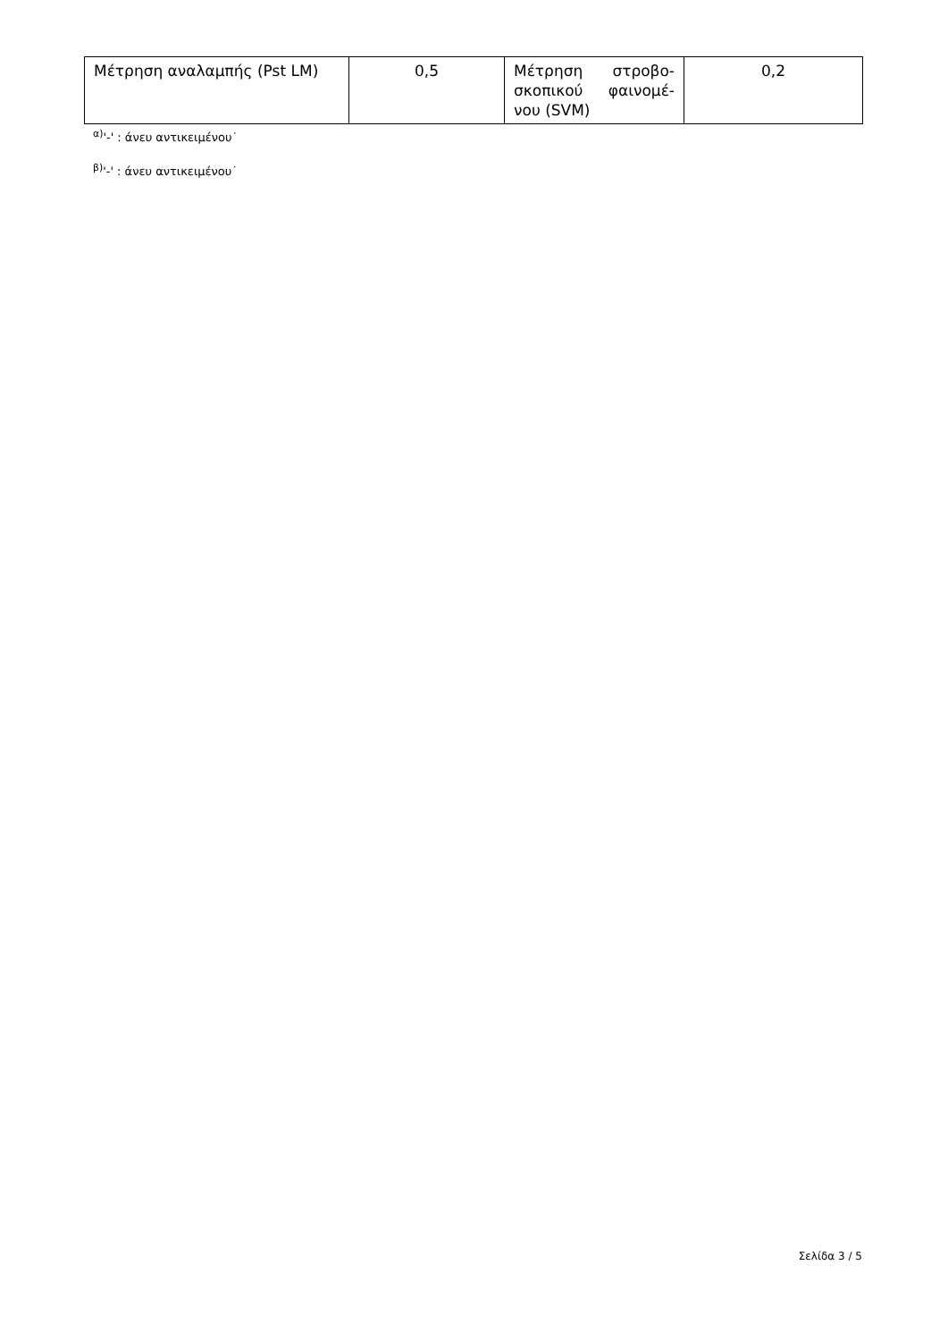| Μέτρηση αναλαμπής (Pst LM) | 0,5 | Μέτρηση στροβο­σκοπικού φαινομέ­νου (SVM) | 0,2 |
<sup>α)</sup>'-' : άνευ αντικειμένου˙
<sup>β)</sup>'-' : άνευ αντικειμένου˙
Σελίδα 3 / 5